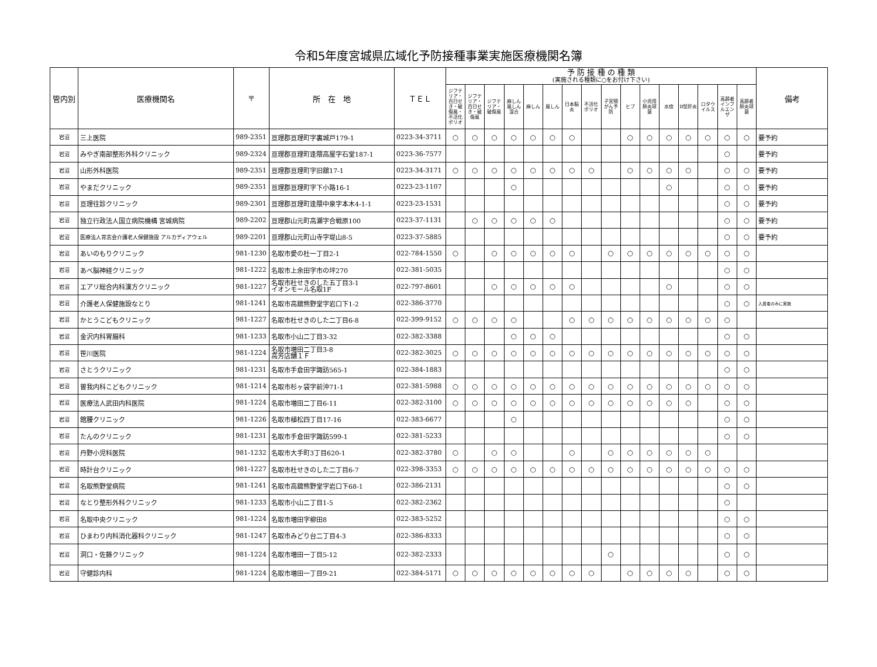令和5年度宮城県広域化予防接種事業実施医療機関名簿
| 管内別 | 医療機関名 | 〒 | 所 在 地 | ＴＥＬ | 予 防 接 種 の 種 類 (実施される種類に○をお付け下さい) | | | | | | | | | | | | | | | | 備考 |
| --- | --- | --- | --- | --- | --- | --- | --- | --- | --- | --- | --- | --- | --- | --- | --- | --- | --- | --- | --- | --- | --- |
| | | | | | ジフテリア・百日せき・破傷風・不活化ポリオ | ジフテリア・百日せき・破傷風 | ジフテリア・破傷風 | 麻しん風しん混合 | 麻しん | 風しん | 日本脳炎 | 不活化ポリオ | 子宮頸がん予防 | ヒブ | 小児用肺炎球菌 | 水痘 | B型肝炎 | ロタウイルス | 高齢者インフルエンザ | 高齢者肺炎球菌 | |
| 岩沼 | 三上医院 | 989-2351 | 亘理郡亘理町字裏城戸179-1 | 0223-34-3711 | ○ | ○ | ○ | ○ | ○ | ○ | ○ | | | ○ | ○ | ○ | ○ | ○ | ○ | ○ | 要予約 |
| 岩沼 | みやぎ南部整形外科クリニック | 989-2324 | 亘理郡亘理町逢隈高屋字石堂187-1 | 0223-36-7577 | | | | | | | | | | | | | | | ○ | | 要予約 |
| 岩沼 | 山形外科医院 | 989-2351 | 亘理郡亘理町字旧舘17-1 | 0223-34-3171 | ○ | ○ | ○ | ○ | ○ | ○ | ○ | ○ | | ○ | ○ | ○ | ○ | | ○ | ○ | 要予約 |
| 岩沼 | やまだクリニック | 989-2351 | 亘理郡亘理町字下小路16-1 | 0223-23-1107 | | | | ○ | | | | | | | | ○ | | | ○ | ○ | 要予約 |
| 岩沼 | 亘理往診クリニック | 989-2301 | 亘理郡亘理町逢隈中泉字本木4-1-1 | 0223-23-1531 | | | | | | | | | | | | | | | ○ | ○ | 要予約 |
| 岩沼 | 独立行政法人国立病院機構 宮城病院 | 989-2202 | 亘理郡山元町高瀬字合戦原100 | 0223-37-1131 | | ○ | ○ | ○ | ○ | ○ | | | | | | | | | ○ | ○ | 要予約 |
| 岩沼 | 医療法人育志会介護老人保健施設 アルカディアウェル | 989-2201 | 亘理郡山元町山寺字堤山8-5 | 0223-37-5885 | | | | | | | | | | | | | | | ○ | ○ | 要予約 |
| 岩沼 | あいのもりクリニック | 981-1230 | 名取市愛の杜一丁目2-1 | 022-784-1550 | ○ | | ○ | ○ | ○ | ○ | ○ | | ○ | ○ | ○ | ○ | ○ | ○ | ○ | ○ | |
| 岩沼 | あべ脳神経クリニック | 981-1222 | 名取市上余田字市の坪270 | 022-381-5035 | | | | | | | | | | | | | | | ○ | ○ | |
| 岩沼 | エアリ総合内科漢方クリニック | 981-1227 | 名取市杜せきのした五丁目3-1 イオンモール名取1F | 022-797-8601 | | | ○ | ○ | ○ | ○ | ○ | | | | | ○ | | | ○ | ○ | |
| 岩沼 | 介護老人保健施設なとり | 981-1241 | 名取市高舘熊野堂字岩口下1-2 | 022-386-3770 | | | | | | | | | | | | | | | ○ | ○ | 入居者のみに実施 |
| 岩沼 | かとうこどもクリニック | 981-1227 | 名取市杜せきのした二丁目6-8 | 022-399-9152 | ○ | ○ | ○ | ○ | | | ○ | ○ | ○ | ○ | ○ | ○ | ○ | ○ | ○ | | |
| 岩沼 | 金沢内科胃腸科 | 981-1233 | 名取市小山二丁目3-32 | 022-382-3388 | | | | ○ | ○ | ○ | | | | | | | | | ○ | ○ | |
| 岩沼 | 笹川医院 | 981-1224 | 名取市増田二丁目3-8 高芳店舗１Ｆ | 022-382-3025 | ○ | ○ | ○ | ○ | ○ | ○ | ○ | ○ | ○ | ○ | ○ | ○ | ○ | ○ | ○ | ○ | |
| 岩沼 | さとうクリニック | 981-1231 | 名取市手倉田字諏訪565-1 | 022-384-1883 | | | | | | | | | | | | | | | ○ | ○ | |
| 岩沼 | 曽我内科こどもクリニック | 981-1214 | 名取市杉ヶ袋字前沖71-1 | 022-381-5988 | ○ | ○ | ○ | ○ | ○ | ○ | ○ | ○ | ○ | ○ | ○ | ○ | ○ | ○ | ○ | ○ | |
| 岩沼 | 医療法人武田内科医院 | 981-1224 | 名取市増田二丁目6-11 | 022-382-3100 | ○ | ○ | ○ | ○ | ○ | ○ | ○ | ○ | ○ | ○ | ○ | ○ | ○ | | ○ | ○ | |
| 岩沼 | 館腰クリニック | 981-1226 | 名取市植松四丁目17-16 | 022-383-6677 | | | | ○ | | | | | | | | | | | ○ | ○ | |
| 岩沼 | たんのクリニック | 981-1231 | 名取市手倉田字諏訪599-1 | 022-381-5233 | | | | | | | | | | | | | | | ○ | ○ | |
| 岩沼 | 丹野小児科医院 | 981-1232 | 名取市大手町3丁目620-1 | 022-382-3780 | ○ | | ○ | ○ | | | ○ | | ○ | ○ | ○ | ○ | ○ | ○ | | | |
| 岩沼 | 時計台クリニック | 981-1227 | 名取市杜せきのした二丁目6-7 | 022-398-3353 | ○ | ○ | ○ | ○ | ○ | ○ | ○ | ○ | ○ | ○ | ○ | ○ | ○ | ○ | ○ | ○ | |
| 岩沼 | 名取熊野堂病院 | 981-1241 | 名取市高舘熊野堂字岩口下68-1 | 022-386-2131 | | | | | | | | | | | | | | | ○ | ○ | |
| 岩沼 | なとり整形外科クリニック | 981-1233 | 名取市小山二丁目1-5 | 022-382-2362 | | | | | | | | | | | | | | | ○ | | |
| 岩沼 | 名取中央クリニック | 981-1224 | 名取市増田字柳田8 | 022-383-5252 | | | | | | | | | | | | | | | ○ | ○ | |
| 岩沼 | ひまわり内科消化器科クリニック | 981-1247 | 名取市みどり台二丁目4-3 | 022-386-8333 | | | | | | | | | | | | | | | ○ | ○ | |
| 岩沼 | 洞口・佐藤クリニック | 981-1224 | 名取市増田一丁目5-12 | 022-382-2333 | | | | | | | | | ○ | | | | | | ○ | ○ | |
| 岩沼 | 守健診内科 | 981-1224 | 名取市増田一丁目9-21 | 022-384-5171 | ○ | ○ | ○ | ○ | ○ | ○ | ○ | ○ | | ○ | ○ | ○ | ○ | | ○ | ○ | |